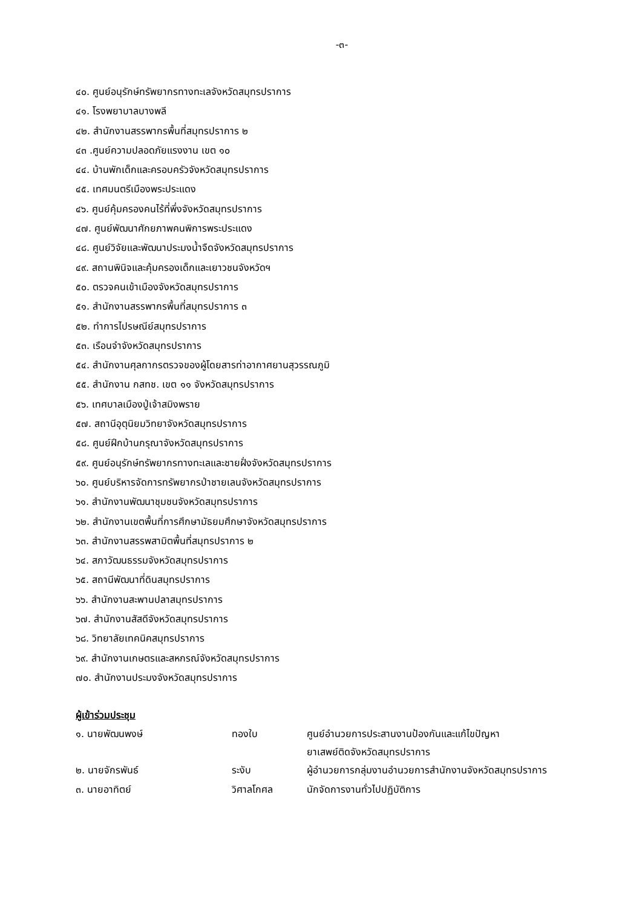-๓-
๔๐. ศูนย์อนุรักษ์ทรัพยากรทางทะเลจังหวัดสมุทรปราการ
๔๑. โรงพยาบาลบางพลี
๔๒. สำนักงานสรรพากรพื้นที่สมุทรปราการ ๒
๔๓ .ศูนย์ความปลอดภัยแรงงาน เขต ๑๐
๔๔. บ้านพักเด็กและครอบครัวจังหวัดสมุทรปราการ
๔๕. เทศมนตรีเมืองพระประแดง
๔๖. ศูนย์คุ้มครองคนไร้ที่พึ่งจังหวัดสมุทรปราการ
๔๗. ศูนย์พัฒนาศักยภาพคนพิการพระประแดง
๔๘. ศูนย์วิจัยและพัฒนาประมงน้ำจืดจังหวัดสมุทรปราการ
๔๙. สถานพินิจและคุ้มครองเด็กและเยาวชนจังหวัดฯ
๕๐. ตรวจคนเข้าเมืองจังหวัดสมุทรปราการ
๕๑. สำนักงานสรรพากรพื้นที่สมุทรปราการ ๓
๕๒. ทำการไปรษณีย์สมุทรปราการ
๕๓. เรือนจำจังหวัดสมุทรปราการ
๕๔. สำนักงานศุลกากรตรวจของผู้โดยสารท่าอากาศยานสุวรรณภูมิ
๕๕. สำนักงาน กสทช. เขต ๑๑ จังหวัดสมุทรปราการ
๕๖. เทศบาลเมืองปู่เจ้าสมิงพราย
๕๗. สถานีอุตุนิยมวิทยาจังหวัดสมุทรปราการ
๕๘. ศูนย์ฝึกบ้านกรุณาจังหวัดสมุทรปราการ
๕๙. ศูนย์อนุรักษ์ทรัพยากรทางทะเลและชายฝั่งจังหวัดสมุทรปราการ
๖๐. ศูนย์บริหารจัดการทรัพยากรป่าชายเลนจังหวัดสมุทรปราการ
๖๑. สำนักงานพัฒนาชุมชนจังหวัดสมุทรปราการ
๖๒. สำนักงานเขตพื้นที่การศึกษามัธยมศึกษาจังหวัดสมุทรปราการ
๖๓. สำนักงานสรรพสามิตพื้นที่สมุทรปราการ ๒
๖๔. สภาวัฒนธรรมจังหวัดสมุทรปราการ
๖๕. สถานีพัฒนาที่ดินสมุทรปราการ
๖๖. สำนักงานสะพานปลาสมุทรปราการ
๖๗. สำนักงานสัสดีจังหวัดสมุทรปราการ
๖๘. วิทยาลัยเทคนิคสมุทรปราการ
๖๙. สำนักงานเกษตรและสหกรณ์จังหวัดสมุทรปราการ
๗๐. สำนักงานประมงจังหวัดสมุทรปราการ
ผู้เข้าร่วมประชุม
| ๑. นายพัฒนพงษ์ | ทองใบ | ศูนย์อำนวยการประสานงานป้องกันและแก้ไขปัญหา ยาเสพย์ติดจังหวัดสมุทรปราการ |
| ๒. นายจักรพันธ์ | ระงับ | ผู้อำนวยการกลุ่มงานอำนวยการสำนักงานจังหวัดสมุทรปราการ |
| ๓. นายอาทิตย์ | วิศาลโกศล | นักจัดการงานทั่วไปปฏิบัติการ |